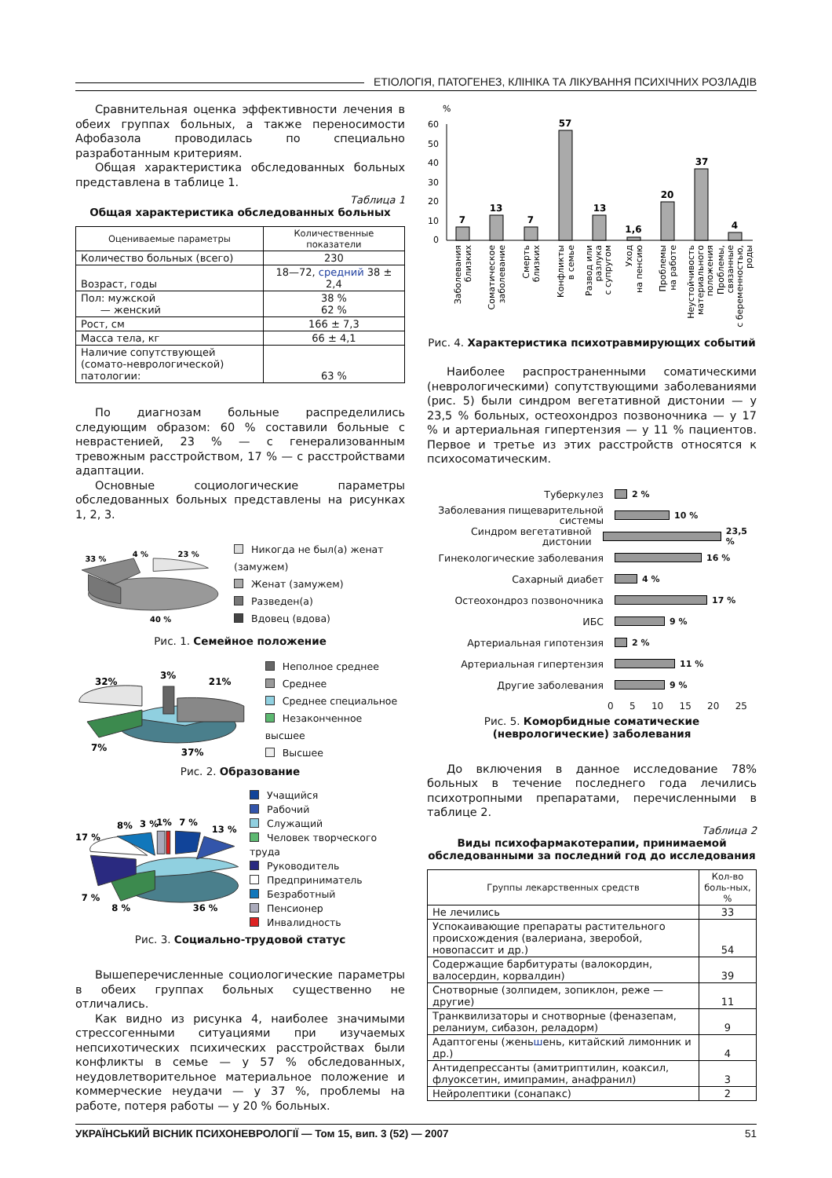ЕТІОЛОГІЯ, ПАТОГЕНЕЗ, КЛІНІКА ТА ЛІКУВАННЯ ПСИХІЧНИХ РОЗЛАДІВ
Сравнительная оценка эффективности лечения в обеих группах больных, а также переносимости Афобазола проводилась по специально разработанным критериям.
Общая характеристика обследованных больных представлена в таблице 1.
Таблица 1
Общая характеристика обследованных больных
| Оцениваемые параметры | Количественные показатели |
| --- | --- |
| Количество больных (всего) | 230 |
| Возраст, годы | 18—72, средний 38 ± 2,4 |
| Пол: мужской — женский | 38 % 62 % |
| Рост, см | 166 ± 7,3 |
| Масса тела, кг | 66 ± 4,1 |
| Наличие сопутствующей (сомато-неврологической) патологии: | 63 % |
По диагнозам больные распределились следующим образом: 60 % составили больные с неврастенией, 23 % — с генерализованным тревожным расстройством, 17 % — с расстройствами адаптации.
Основные социологические параметры обследованных больных представлены на рисунках 1, 2, 3.
33 %
4 %
23 %
40 %
Никогда не был(а) женат (замужем)
Женат (замужем)
Разведен(а)
Вдовец (вдова)
Рис. 1. Семейное положение
32%
3%
21%
7%
37%
Неполное среднее
Среднее
Среднее специальное
Незаконченное высшее
Высшее
Рис. 2. Образование
17 %
8%
3 %
1%
7 %
13 %
7 %
8 %
36 %
Учащийся
Рабочий
Служащий
Человек творческого труда
Руководитель
Предприниматель
Безработный
Пенсионер
Инвалидность
Рис. 3. Социально-трудовой статус
Вышеперечисленные социологические параметры в обеих группах больных существенно не отличались.
Как видно из рисунка 4, наиболее значимыми стрессогенными ситуациями при изучаемых непсихотических психических расстройствах были конфликты в семье — у 57 % обследованных, неудовлетворительное материальное положение и коммерческие неудачи — у 37 %, проблемы на работе, потеря работы — у 20 % больных.
%
60
50
40
30
20
10
0
7
13
7
57
13
1,6
20
37
4
Заболевания
близких
Соматическое
заболевание
Смерть
близких
Конфликты
в семье
Развод или
разлука
с супругом
Уход
на пенсию
Проблемы
на работе
Неустойчивость
материального
положения
Проблемы,
связанные
с беременностью,
роды
Рис. 4. Характеристика психотравмирующих событий
Наиболее распространенными соматическими (неврологическими) сопутствующими заболеваниями (рис. 5) были синдром вегетативной дистонии — у 23,5 % больных, остеохондроз позвоночника — у 17 % и артериальная гипертензия — у 11 % пациентов. Первое и третье из этих расстройств относятся к психосоматическим.
Туберкулез
2 %
Заболевания пищеварительной системы
10 %
Синдром вегетативной дистонии
23,5 %
Гинекологические заболевания
16 %
Сахарный диабет
4 %
Остеохондроз позвоночника
17 %
ИБС
9 %
Артериальная гипотензия
2 %
Артериальная гипертензия
11 %
Другие заболевания
9 %
0 5 10 15 20 25
Рис. 5. Коморбидные соматические (неврологические) заболевания
До включения в данное исследование 78% больных в течение последнего года лечились психотропными препаратами, перечисленными в таблице 2.
Таблица 2
Виды психофармакотерапии, принимаемой обследованными за последний год до исследования
| Группы лекарственных средств | Кол-во боль-ных, % |
| --- | --- |
| Не лечились | 33 |
| Успокаивающие препараты растительного происхождения (валериана, зверобой, новопассит и др.) | 54 |
| Содержащие барбитураты (валокордин, валосердин, корвалдин) | 39 |
| Снотворные (золпидем, зопиклон, реже — другие) | 11 |
| Транквилизаторы и снотворные (феназепам, реланиум, сибазон, реладорм) | 9 |
| Адаптогены (жень ш ень, китайский лимонник и др.) | 4 |
| Антидепрессанты (амитриптилин, коаксил, флуоксетин, имипрамин, анафранил) | 3 |
| Нейролептики (сонапакс) | 2 |
УКРАЇНСЬКИЙ ВІСНИК ПСИХОНЕВРОЛОГІЇ — Том 15, вип. 3 (52) — 2007 51